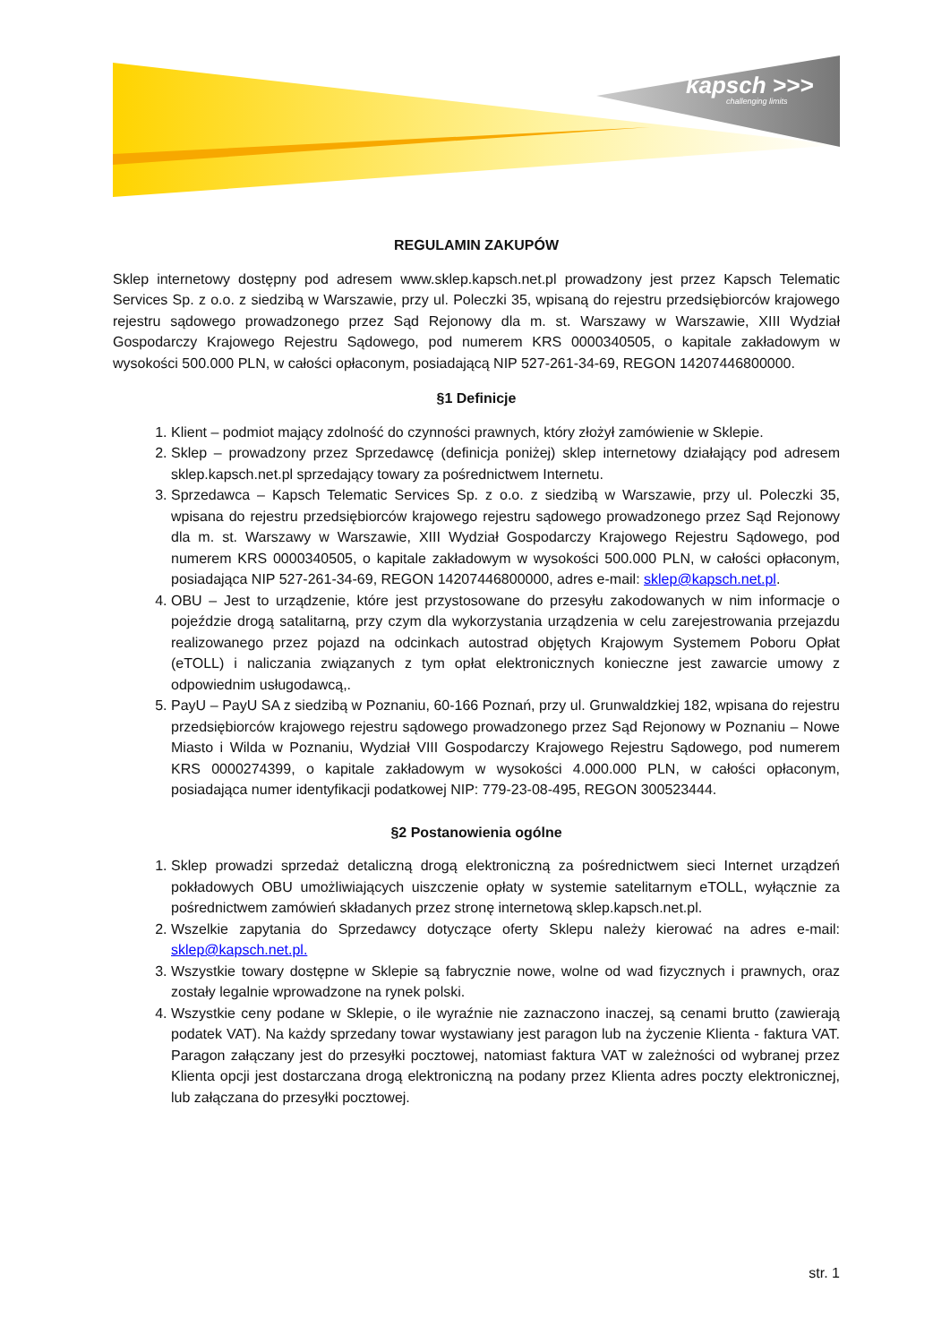kapsch >>>
challenging limits
REGULAMIN ZAKUPÓW
Sklep internetowy dostępny pod adresem www.sklep.kapsch.net.pl prowadzony jest przez Kapsch Telematic Services Sp. z o.o. z siedzibą w Warszawie, przy ul. Poleczki 35, wpisaną do rejestru przedsiębiorców krajowego rejestru sądowego prowadzonego przez Sąd Rejonowy dla m. st. Warszawy w Warszawie, XIII Wydział Gospodarczy Krajowego Rejestru Sądowego, pod numerem KRS 0000340505, o kapitale zakładowym w wysokości 500.000 PLN, w całości opłaconym, posiadającą NIP 527-261-34-69, REGON 14207446800000.
§1 Definicje
1. Klient – podmiot mający zdolność do czynności prawnych, który złożył zamówienie w Sklepie.
2. Sklep – prowadzony przez Sprzedawcę (definicja poniżej) sklep internetowy działający pod adresem sklep.kapsch.net.pl sprzedający towary za pośrednictwem Internetu.
3. Sprzedawca – Kapsch Telematic Services Sp. z o.o. z siedzibą w Warszawie, przy ul. Poleczki 35, wpisana do rejestru przedsiębiorców krajowego rejestru sądowego prowadzonego przez Sąd Rejonowy dla m. st. Warszawy w Warszawie, XIII Wydział Gospodarczy Krajowego Rejestru Sądowego, pod numerem KRS 0000340505, o kapitale zakładowym w wysokości 500.000 PLN, w całości opłaconym, posiadająca NIP 527-261-34-69, REGON 14207446800000, adres e-mail: sklep@kapsch.net.pl.
4. OBU – Jest to urządzenie, które jest przystosowane do przesyłu zakodowanych w nim informacje o pojeździe drogą satalitarną, przy czym dla wykorzystania urządzenia w celu zarejestrowania przejazdu realizowanego przez pojazd na odcinkach autostrad objętych Krajowym Systemem Poboru Opłat (eTOLL) i naliczania związanych z tym opłat elektronicznych konieczne jest zawarcie umowy z odpowiednim usługodawcą,.
5. PayU – PayU SA z siedzibą w Poznaniu, 60-166 Poznań, przy ul. Grunwaldzkiej 182, wpisana do rejestru przedsiębiorców krajowego rejestru sądowego prowadzonego przez Sąd Rejonowy w Poznaniu – Nowe Miasto i Wilda w Poznaniu, Wydział VIII Gospodarczy Krajowego Rejestru Sądowego, pod numerem KRS 0000274399, o kapitale zakładowym w wysokości 4.000.000 PLN, w całości opłaconym, posiadająca numer identyfikacji podatkowej NIP: 779-23-08-495, REGON 300523444.
§2 Postanowienia ogólne
1. Sklep prowadzi sprzedaż detaliczną drogą elektroniczną za pośrednictwem sieci Internet urządzeń pokładowych OBU umożliwiających uiszczenie opłaty w systemie satelitarnym eTOLL, wyłącznie za pośrednictwem zamówień składanych przez stronę internetową sklep.kapsch.net.pl.
2. Wszelkie zapytania do Sprzedawcy dotyczące oferty Sklepu należy kierować na adres e-mail: sklep@kapsch.net.pl.
3. Wszystkie towary dostępne w Sklepie są fabrycznie nowe, wolne od wad fizycznych i prawnych, oraz zostały legalnie wprowadzone na rynek polski.
4. Wszystkie ceny podane w Sklepie, o ile wyraźnie nie zaznaczono inaczej, są cenami brutto (zawierają podatek VAT). Na każdy sprzedany towar wystawiany jest paragon lub na życzenie Klienta - faktura VAT. Paragon załączany jest do przesyłki pocztowej, natomiast faktura VAT w zależności od wybranej przez Klienta opcji jest dostarczana drogą elektroniczną na podany przez Klienta adres poczty elektronicznej, lub załączana do przesyłki pocztowej.
str. 1